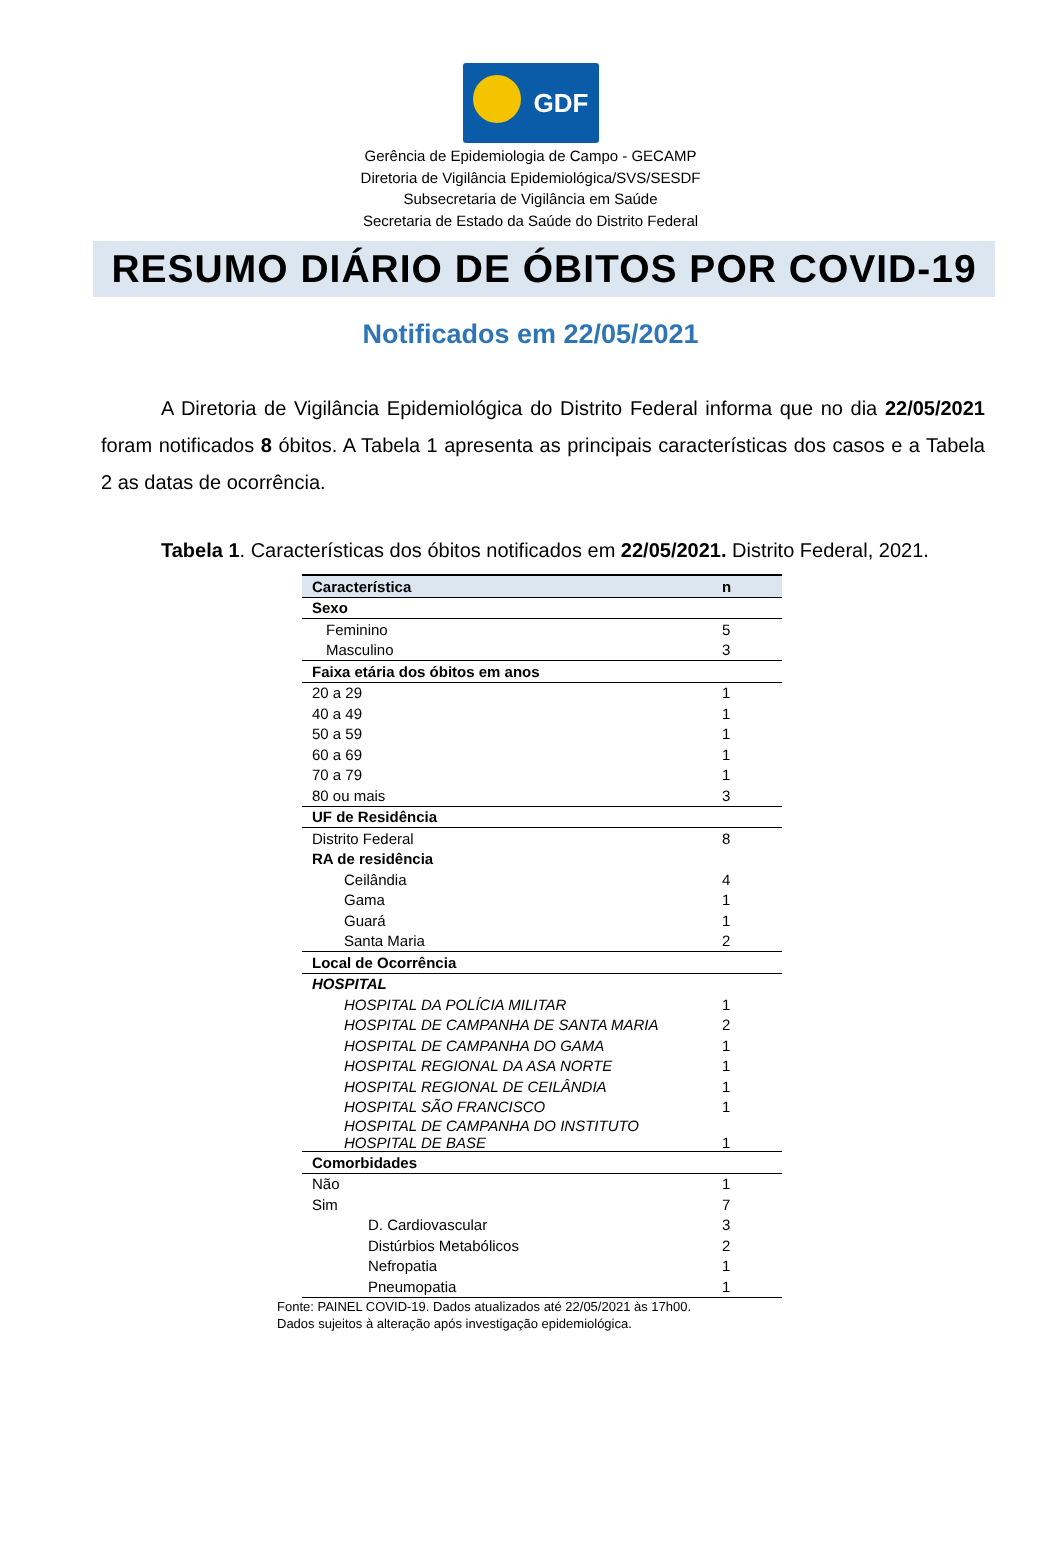GDF
Gerência de Epidemiologia de Campo - GECAMP
Diretoria de Vigilância Epidemiológica/SVS/SESDF
Subsecretaria de Vigilância em Saúde
Secretaria de Estado da Saúde do Distrito Federal
RESUMO DIÁRIO DE ÓBITOS POR COVID-19
Notificados em 22/05/2021
A Diretoria de Vigilância Epidemiológica do Distrito Federal informa que no dia 22/05/2021 foram notificados 8 óbitos. A Tabela 1 apresenta as principais características dos casos e a Tabela 2 as datas de ocorrência.
Tabela 1. Características dos óbitos notificados em 22/05/2021. Distrito Federal, 2021.
| Característica | n |
| Sexo | |
| Feminino | 5 |
| Masculino | 3 |
| Faixa etária dos óbitos em anos | |
| 20 a 29 | 1 |
| 40 a 49 | 1 |
| 50 a 59 | 1 |
| 60 a 69 | 1 |
| 70 a 79 | 1 |
| 80 ou mais | 3 |
| UF de Residência | |
| Distrito Federal | 8 |
| RA de residência | |
| Ceilândia | 4 |
| Gama | 1 |
| Guará | 1 |
| Santa Maria | 2 |
| Local de Ocorrência | |
| HOSPITAL | |
| HOSPITAL DA POLÍCIA MILITAR | 1 |
| HOSPITAL DE CAMPANHA DE SANTA MARIA | 2 |
| HOSPITAL DE CAMPANHA DO GAMA | 1 |
| HOSPITAL REGIONAL DA ASA NORTE | 1 |
| HOSPITAL REGIONAL DE CEILÂNDIA | 1 |
| HOSPITAL SÃO FRANCISCO | 1 |
| HOSPITAL DE CAMPANHA DO INSTITUTO HOSPITAL DE BASE | 1 |
| Comorbidades | |
| Não | 1 |
| Sim | 7 |
| D. Cardiovascular | 3 |
| Distúrbios Metabólicos | 2 |
| Nefropatia | 1 |
| Pneumopatia | 1 |
Fonte: PAINEL COVID-19. Dados atualizados até 22/05/2021 às 17h00.
Dados sujeitos à alteração após investigação epidemiológica.